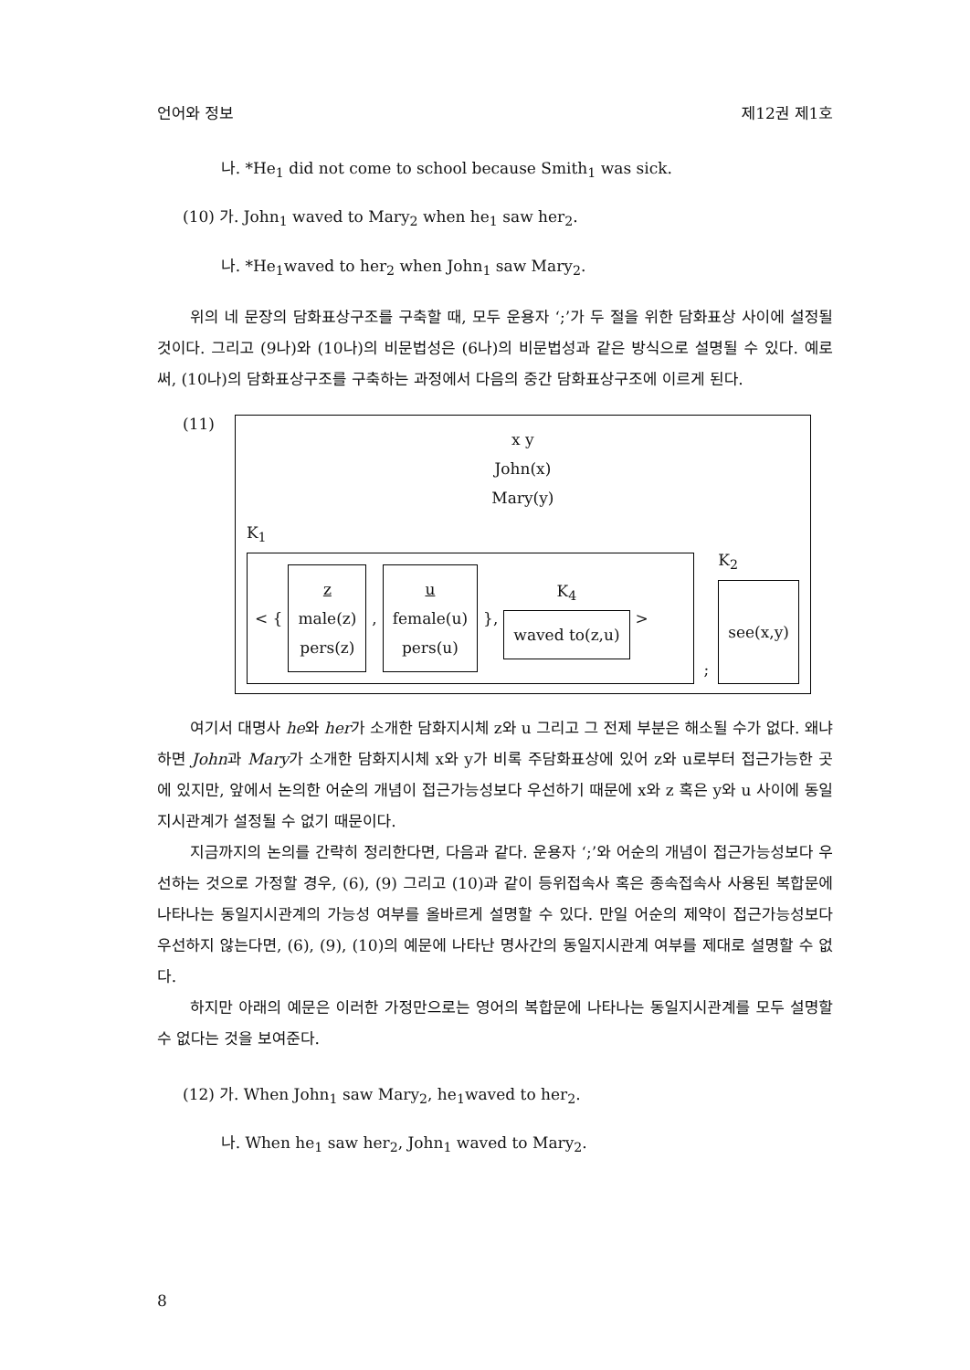언어와 정보 제12권 제1호
나. *He<sub>1</sub> did not come to school because Smith<sub>1</sub> was sick.
(10) 가. John<sub>1</sub> waved to Mary<sub>2</sub> when he<sub>1</sub> saw her<sub>2</sub>.
나. *He<sub>1</sub>waved to her<sub>2</sub> when John<sub>1</sub> saw Mary<sub>2</sub>.
위의 네 문장의 담화표상구조를 구축할 때, 모두 운용자 ‘;’가 두 절을 위한 담화표상 사이에 설정될 것이다. 그리고 (9나)와 (10나)의 비문법성은 (6나)의 비문법성과 같은 방식으로 설명될 수 있다. 예로써, (10나)의 담화표상구조를 구축하는 과정에서 다음의 중간 담화표상구조에 이르게 된다.
(11)
x y
John(x)
Mary(y)
K<sub>1</sub>
< {
z
male(z)
pers(z)
,
u
female(u)
pers(u)
},
K<sub>4</sub>
waved to(z,u)
>
;
K<sub>2</sub>
see(x,y)
여기서 대명사 he와 her가 소개한 담화지시체 z와 u 그리고 그 전제 부분은 해소될 수가 없다. 왜냐하면 John과 Mary가 소개한 담화지시체 x와 y가 비록 주담화표상에 있어 z와 u로부터 접근가능한 곳에 있지만, 앞에서 논의한 어순의 개념이 접근가능성보다 우선하기 때문에 x와 z 혹은 y와 u 사이에 동일지시관계가 설정될 수 없기 때문이다.
지금까지의 논의를 간략히 정리한다면, 다음과 같다. 운용자 ‘;’와 어순의 개념이 접근가능성보다 우선하는 것으로 가정할 경우, (6), (9) 그리고 (10)과 같이 등위접속사 혹은 종속접속사 사용된 복합문에 나타나는 동일지시관계의 가능성 여부를 올바르게 설명할 수 있다. 만일 어순의 제약이 접근가능성보다 우선하지 않는다면, (6), (9), (10)의 예문에 나타난 명사간의 동일지시관계 여부를 제대로 설명할 수 없다.
하지만 아래의 예문은 이러한 가정만으로는 영어의 복합문에 나타나는 동일지시관계를 모두 설명할 수 없다는 것을 보여준다.
(12) 가. When John<sub>1</sub> saw Mary<sub>2</sub>, he<sub>1</sub>waved to her<sub>2</sub>.
나. When he<sub>1</sub> saw her<sub>2</sub>, John<sub>1</sub> waved to Mary<sub>2</sub>.
8